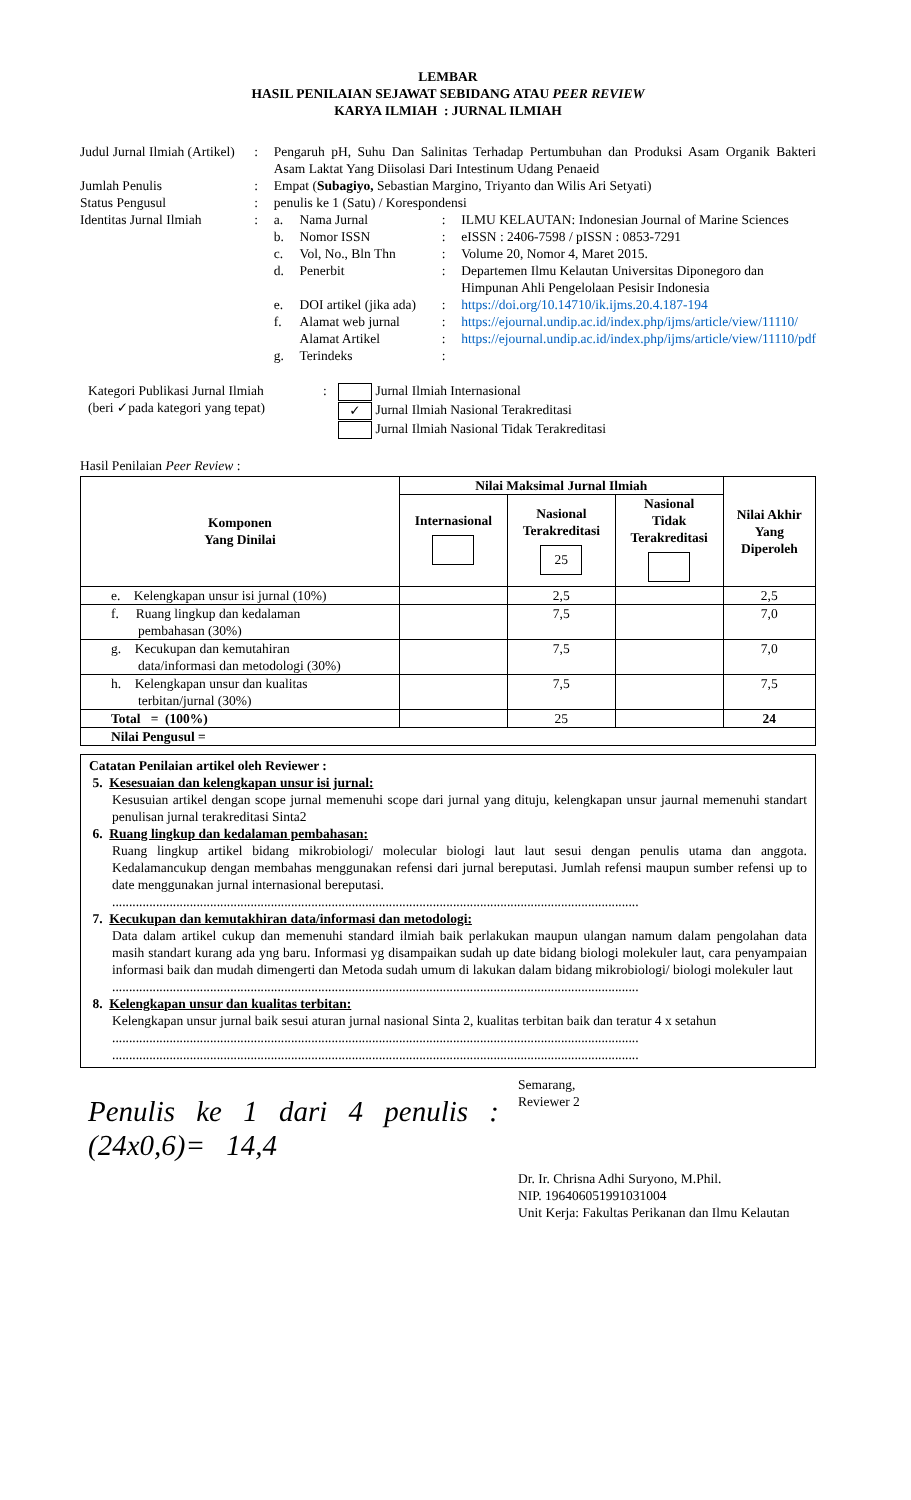LEMBAR
HASIL PENILAIAN SEJAWAT SEBIDANG ATAU PEER REVIEW
KARYA ILMIAH : JURNAL ILMIAH
| Judul Jurnal Ilmiah (Artikel) | : | Pengaruh pH, Suhu Dan Salinitas Terhadap Pertumbuhan dan Produksi Asam Organik Bakteri Asam Laktat Yang Diisolasi Dari Intestinum Udang Penaeid | | | |
| Jumlah Penulis | : | Empat ( Subagiyo, Sebastian Margino, Triyanto dan Wilis Ari Setyati) | | | |
| Status Pengusul | : | penulis ke 1 (Satu) / Korespondensi | | | |
| Identitas Jurnal Ilmiah | : | a. | Nama Jurnal | : | ILMU KELAUTAN: Indonesian Journal of Marine Sciences |
| | | b. | Nomor ISSN | : | eISSN : 2406-7598 / pISSN : 0853-7291 |
| | | c. | Vol, No., Bln Thn | : | Volume 20, Nomor 4, Maret 2015. |
| | | d. | Penerbit | : | Departemen Ilmu Kelautan Universitas Diponegoro dan Himpunan Ahli Pengelolaan Pesisir Indonesia |
| | | e. | DOI artikel (jika ada) | : | https://doi.org/10.14710/ik.ijms.20.4.187-194 |
| | | f. | Alamat web jurnal | : | https://ejournal.undip.ac.id/index.php/ijms/article/view/11110/ |
| | | | Alamat Artikel | : | https://ejournal.undip.ac.id/index.php/ijms/article/view/11110/pdf |
| | | g. | Terindeks | : | |
| Kategori Publikasi Jurnal Ilmiah (beri ✓pada kategori yang tepat) | : | Jurnal Ilmiah Internasional ✓ Jurnal Ilmiah Nasional Terakreditasi Jurnal Ilmiah Nasional Tidak Terakreditasi |
Hasil Penilaian Peer Review :
| Komponen Yang Dinilai | Nilai Maksimal Jurnal Ilmiah | | | Nilai Akhir Yang Diperoleh |
| --- | --- | --- | --- | --- |
| | Internasional | Nasional Terakreditasi 25 | Nasional Tidak Terakreditasi | |
| e. Kelengkapan unsur isi jurnal (10%) | | 2,5 | | 2,5 |
| f. Ruang lingkup dan kedalaman pembahasan (30%) | | 7,5 | | 7,0 |
| g. Kecukupan dan kemutahiran data/informasi dan metodologi (30%) | | 7,5 | | 7,0 |
| h. Kelengkapan unsur dan kualitas terbitan/jurnal (30%) | | 7,5 | | 7,5 |
| Total = (100%) | | 25 | | 24 |
| Nilai Pengusul = | | | | |
Catatan Penilaian artikel oleh Reviewer :
5. Kesesuaian dan kelengkapan unsur isi jurnal:
Kesusuian artikel dengan scope jurnal memenuhi scope dari jurnal yang dituju, kelengkapan unsur jaurnal memenuhi standart penulisan jurnal terakreditasi Sinta2
6. Ruang lingkup dan kedalaman pembahasan:
Ruang lingkup artikel bidang mikrobiologi/ molecular biologi laut laut sesui dengan penulis utama dan anggota. Kedalamancukup dengan membahas menggunakan refensi dari jurnal bereputasi. Jumlah refensi maupun sumber refensi up to date menggunakan jurnal internasional bereputasi.
............................................................................................................................................................
7. Kecukupan dan kemutakhiran data/informasi dan metodologi:
Data dalam artikel cukup dan memenuhi standard ilmiah baik perlakukan maupun ulangan namum dalam pengolahan data masih standart kurang ada yng baru. Informasi yg disampaikan sudah up date bidang biologi molekuler laut, cara penyampaian informasi baik dan mudah dimengerti dan Metoda sudah umum di lakukan dalam bidang mikrobiologi/ biologi molekuler laut
............................................................................................................................................................
8. Kelengkapan unsur dan kualitas terbitan:
Kelengkapan unsur jurnal baik sesui aturan jurnal nasional Sinta 2, kualitas terbitan baik dan teratur 4 x setahun
............................................................................................................................................................
............................................................................................................................................................
Penulis ke 1 dari 4 penulis : (24x0,6)= 14,4
Semarang,
Reviewer 2
Dr. Ir. Chrisna Adhi Suryono, M.Phil.
NIP. 196406051991031004
Unit Kerja: Fakultas Perikanan dan Ilmu Kelautan